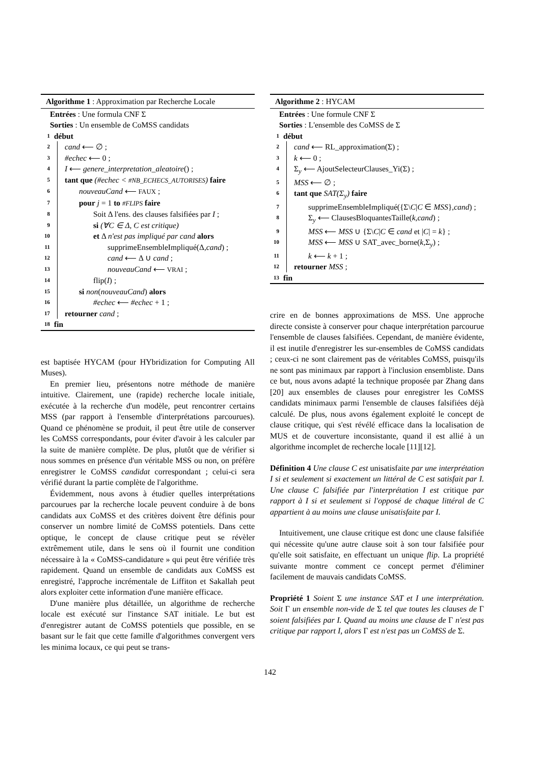Algorithme 1 : Approximation par Recherche Locale
Entrées : Une formula CNF Σ
Sorties : Un ensemble de CoMSS candidats
1 début
2 cand ⟵ ∅ ;
3 #echec ⟵ 0 ;
4 I ⟵ genere_interpretation_aleatoire() ;
5 tant que (#echec < #NB_ECHECS_AUTORISES) faire
6 nouveauCand ⟵ FAUX ;
7 pour j = 1 to #FLIPS faire
8 Soit Δ l'ens. des clauses falsifiées par I ;
9 si (∀C ∈ Δ, C est critique)
10 et Δ n'est pas impliqué par cand alors
11 supprimeEnsembleImpliqué(Δ,cand) ;
12 cand ⟵ Δ ∪ cand ;
13 nouveauCand ⟵ VRAI ;
14 flip(I) ;
15 si non(nouveauCand) alors
16 #echec ⟵ #echec + 1 ;
17 retourner cand ;
18 fin
est baptisée HYCAM (pour HYbridization for Computing All Muses).
En premier lieu, présentons notre méthode de manière intuitive. Clairement, une (rapide) recherche locale initiale, exécutée à la recherche d'un modèle, peut rencontrer certains MSS (par rapport à l'ensemble d'interprétations parcourues). Quand ce phénomène se produit, il peut être utile de conserver les CoMSS correspondants, pour éviter d'avoir à les calculer par la suite de manière complète. De plus, plutôt que de vérifier si nous sommes en présence d'un véritable MSS ou non, on préfère enregistrer le CoMSS candidat correspondant ; celui-ci sera vérifié durant la partie complète de l'algorithme.
Évidemment, nous avons à étudier quelles interprétations parcourues par la recherche locale peuvent conduire à de bons candidats aux CoMSS et des critères doivent être définis pour conserver un nombre limité de CoMSS potentiels. Dans cette optique, le concept de clause critique peut se révèler extrêmement utile, dans le sens où il fournit une condition nécessaire à la « CoMSS-candidature » qui peut être vérifiée très rapidement. Quand un ensemble de candidats aux CoMSS est enregistré, l'approche incrémentale de Liffiton et Sakallah peut alors exploiter cette information d'une manière efficace.
D'une manière plus détaillée, un algorithme de recherche locale est exécuté sur l'instance SAT initiale. Le but est d'enregistrer autant de CoMSS potentiels que possible, en se basant sur le fait que cette famille d'algorithmes convergent vers les minima locaux, ce qui peut se trans-
Algorithme 2 : HYCAM
Entrées : Une formule CNF Σ
Sorties : L'ensemble des CoMSS de Σ
1 début
2 cand ⟵ RL_approximation(Σ) ;
3 k ⟵ 0 ;
4 Σ<sub>y</sub> ⟵ AjoutSelecteurClauses_Yi(Σ) ;
5 MSS ⟵ ∅ ;
6 tant que SAT(Σ<sub>y</sub>) faire
7 supprimeEnsembleImpliqué({Σ\C|C ∈ MSS},cand) ;
8 Σ<sub>y</sub> ⟵ ClausesBloquantesTaille(k,cand) ;
9 MSS ⟵ MSS ∪ {Σ\C|C ∈ cand et |C| = k} ;
10 MSS ⟵ MSS ∪ SAT_avec_borne(k,Σ<sub>y</sub>) ;
11 k ⟵ k + 1 ;
12 retourner MSS ;
13 fin
crire en de bonnes approximations de MSS. Une approche directe consiste à conserver pour chaque interprétation parcourue l'ensemble de clauses falsifiées. Cependant, de manière évidente, il est inutile d'enregistrer les sur-ensembles de CoMSS candidats ; ceux-ci ne sont clairement pas de véritables CoMSS, puisqu'ils ne sont pas minimaux par rapport à l'inclusion ensembliste. Dans ce but, nous avons adapté la technique proposée par Zhang dans [20] aux ensembles de clauses pour enregistrer les CoMSS candidats minimaux parmi l'ensemble de clauses falsifiées déjà calculé. De plus, nous avons également exploité le concept de clause critique, qui s'est révélé efficace dans la localisation de MUS et de couverture inconsistante, quand il est allié à un algorithme incomplet de recherche locale [11][12].
Définition 4 Une clause C est unisatisfaite par une interprétation I si et seulement si exactement un littéral de C est satisfait par I. Une clause C falsifiée par l'interprétation I est critique par rapport à I si et seulement si l'opposé de chaque littéral de C appartient à au moins une clause unisatisfaite par I.
Intuitivement, une clause critique est donc une clause falsifiée qui nécessite qu'une autre clause soit à son tour falsifiée pour qu'elle soit satisfaite, en effectuant un unique flip. La propriété suivante montre comment ce concept permet d'éliminer facilement de mauvais candidats CoMSS.
Propriété 1 Soient Σ une instance SAT et I une interprétation. Soit Γ un ensemble non-vide de Σ tel que toutes les clauses de Γ soient falsifiées par I. Quand au moins une clause de Γ n'est pas critique par rapport I, alors Γ est n'est pas un CoMSS de Σ.
142